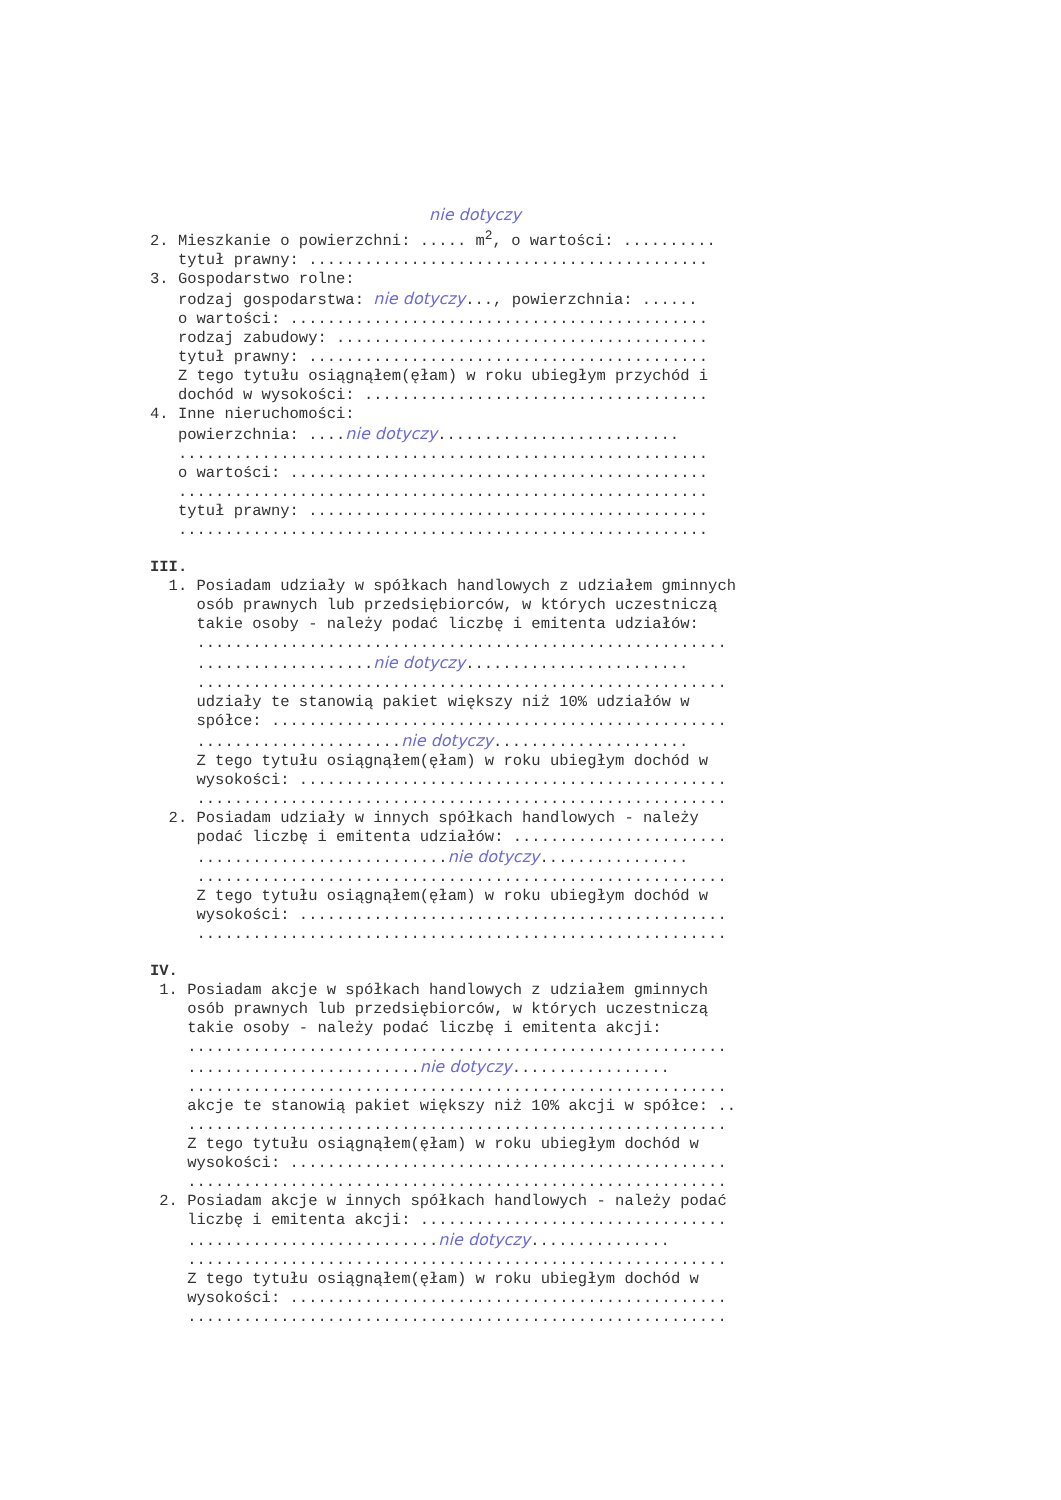nie dotyczy
2. Mieszkanie o powierzchni: ..... m<sup>2</sup>, o wartości: ..........
tytuł prawny: ...........................................
3. Gospodarstwo rolne:
rodzaj gospodarstwa: nie dotyczy..., powierzchnia: ......
o wartości: .............................................
rodzaj zabudowy: ........................................
tytuł prawny: ...........................................
Z tego tytułu osiągnąłem(ęłam) w roku ubiegłym przychód i
dochód w wysokości: .....................................
4. Inne nieruchomości:
powierzchnia: ....nie dotyczy..........................
.........................................................
o wartości: .............................................
.........................................................
tytuł prawny: ...........................................
.........................................................
III.
1. Posiadam udziały w spółkach handlowych z udziałem gminnych
osób prawnych lub przedsiębiorców, w których uczestniczą
takie osoby - należy podać liczbę i emitenta udziałów:
.........................................................
...................nie dotyczy........................
.........................................................
udziały te stanowią pakiet większy niż 10% udziałów w
spółce: .................................................
......................nie dotyczy.....................
Z tego tytułu osiągnąłem(ęłam) w roku ubiegłym dochód w
wysokości: ..............................................
.........................................................
2. Posiadam udziały w innych spółkach handlowych - należy
podać liczbę i emitenta udziałów: .......................
...........................nie dotyczy................
.........................................................
Z tego tytułu osiągnąłem(ęłam) w roku ubiegłym dochód w
wysokości: ..............................................
.........................................................
IV.
1. Posiadam akcje w spółkach handlowych z udziałem gminnych
osób prawnych lub przedsiębiorców, w których uczestniczą
takie osoby - należy podać liczbę i emitenta akcji:
..........................................................
.........................nie dotyczy.................
..........................................................
akcje te stanowią pakiet większy niż 10% akcji w spółce: ..
..........................................................
Z tego tytułu osiągnąłem(ęłam) w roku ubiegłym dochód w
wysokości: ...............................................
..........................................................
2. Posiadam akcje w innych spółkach handlowych - należy podać
liczbę i emitenta akcji: .................................
...........................nie dotyczy...............
..........................................................
Z tego tytułu osiągnąłem(ęłam) w roku ubiegłym dochód w
wysokości: ...............................................
..........................................................